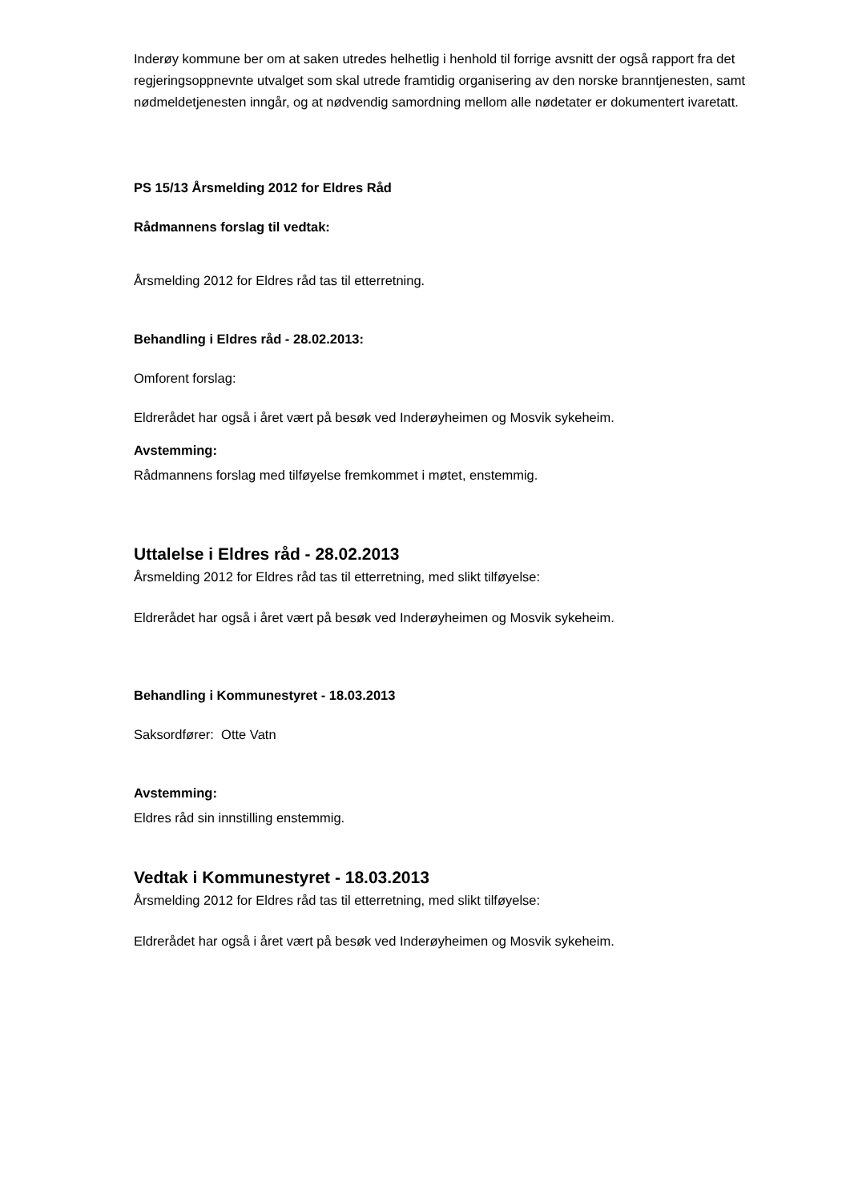Inderøy kommune ber om at saken utredes helhetlig i henhold til forrige avsnitt der også rapport fra det regjeringsoppnevnte utvalget som skal utrede framtidig organisering av den norske branntjenesten, samt nødmeldetjenesten inngår, og at nødvendig samordning mellom alle nødetater er dokumentert ivaretatt.
PS 15/13 Årsmelding 2012 for Eldres Råd
Rådmannens forslag til vedtak:
Årsmelding 2012 for Eldres råd tas til etterretning.
Behandling i Eldres råd - 28.02.2013:
Omforent forslag:
Eldrerådet har også i året vært på besøk ved Inderøyheimen og Mosvik sykeheim.
Avstemming:
Rådmannens forslag med tilføyelse fremkommet i møtet, enstemmig.
Uttalelse i Eldres råd - 28.02.2013
Årsmelding 2012 for Eldres råd tas til etterretning, med slikt tilføyelse:
Eldrerådet har også i året vært på besøk ved Inderøyheimen og Mosvik sykeheim.
Behandling i Kommunestyret - 18.03.2013
Saksordfører: Otte Vatn
Avstemming:
Eldres råd sin innstilling enstemmig.
Vedtak i Kommunestyret - 18.03.2013
Årsmelding 2012 for Eldres råd tas til etterretning, med slikt tilføyelse:
Eldrerådet har også i året vært på besøk ved Inderøyheimen og Mosvik sykeheim.